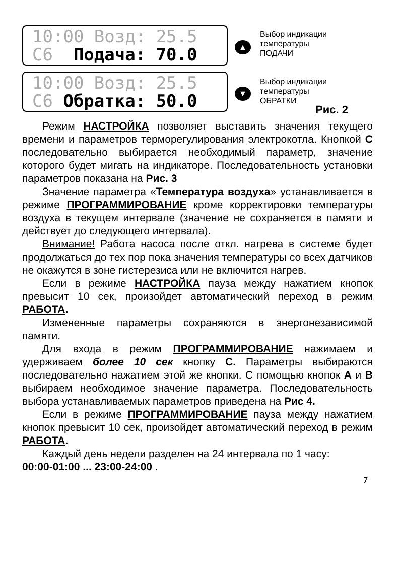10:00 Возд: 25.5 С6 Подача: 70.0
▲
Выбор индикации
температуры
ПОДАЧИ
10:00 Возд: 25.5 С6 Обратка: 50.0
▼
Выбор индикации
температуры
ОБРАТКИ
Рис. 2
Режим НАСТРОЙКА позволяет выставить значения текущего времени и параметров терморегулирования электрокотла. Кнопкой С последовательно выбирается необходимый параметр, значение которого будет мигать на индикаторе. Последовательность установки параметров показана на Рис. 3
Значение параметра «Температура воздуха» устанавливается в режиме ПРОГРАММИРОВАНИЕ кроме корректировки температуры воздуха в текущем интервале (значение не сохраняется в памяти и действует до следующего интервала).
Внимание! Работа насоса после откл. нагрева в системе будет продолжаться до тех пор пока значения температуры со всех датчиков не окажутся в зоне гистерезиса или не включится нагрев.
Если в режиме НАСТРОЙКА пауза между нажатием кнопок превысит 10 сек, произойдет автоматический переход в режим РАБОТА.
Измененные параметры сохраняются в энергонезависимой памяти.
Для входа в режим ПРОГРАММИРОВАНИЕ нажимаем и удерживаем более 10 сек кнопку С. Параметры выбираются последовательно нажатием этой же кнопки. С помощью кнопок А и В выбираем необходимое значение параметра. Последовательность выбора устанавливаемых параметров приведена на Рис 4.
Если в режиме ПРОГРАММИРОВАНИЕ пауза между нажатием кнопок превысит 10 сек, произойдет автоматический переход в режим РАБОТА.
Каждый день недели разделен на 24 интервала по 1 часу:
00:00-01:00 ... 23:00-24:00 .
7